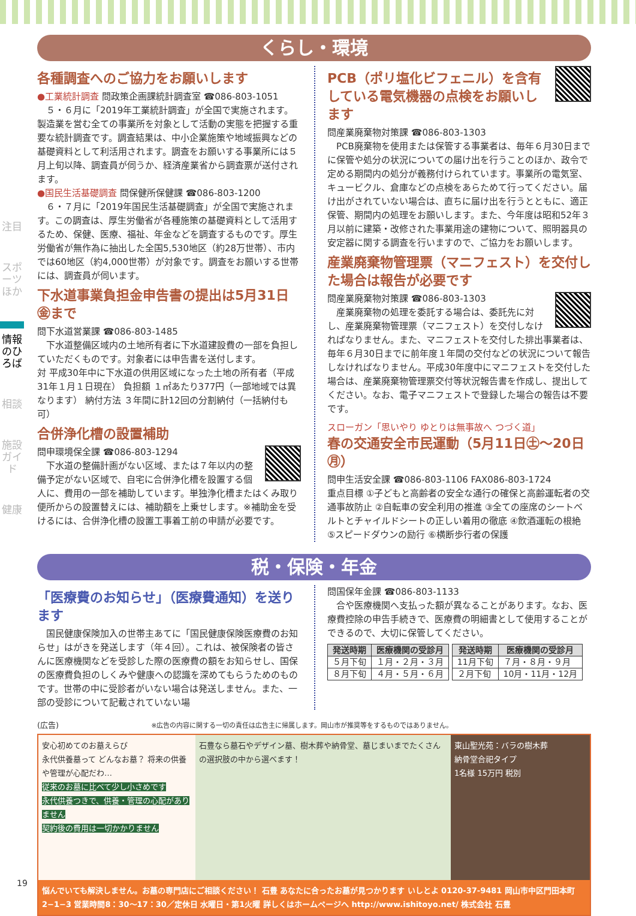注目
スポーツほか
情報のひろば
相談
施設ガイド
健康
くらし・環境
各種調査へのご協力をお願いします
●工業統計調査 問政策企画課統計調査室 ☎086-803-1051
５・６月に「2019年工業統計調査」が全国で実施されます。製造業を営む全ての事業所を対象として活動の実態を把握する重要な統計調査です。調査結果は、中小企業施策や地域振興などの基礎資料として利活用されます。調査をお願いする事業所には５月上旬以降、調査員が伺うか、経済産業省から調査票が送付されます。
●国民生活基礎調査 問保健所保健課 ☎086-803-1200
６・７月に「2019年国民生活基礎調査」が全国で実施されます。この調査は、厚生労働省が各種施策の基礎資料として活用するため、保健、医療、福祉、年金などを調査するものです。厚生労働省が無作為に抽出した全国5,530地区（約28万世帯）、市内では60地区（約4,000世帯）が対象です。調査をお願いする世帯には、調査員が伺います。
下水道事業負担金申告書の提出は5月31日㊎まで
問下水道営業課 ☎086-803-1485
下水道整備区域内の土地所有者に下水道建設費の一部を負担していただくものです。対象者には申告書を送付します。
対 平成30年中に下水道の供用区域になった土地の所有者（平成31年１月１日現在） 負担額 １㎡あたり377円（一部地域では異なります） 納付方法 ３年間に計12回の分割納付（一括納付も可）
合併浄化槽の設置補助
問申環境保全課 ☎086-803-1294
下水道の整備計画がない区域、または７年以内の整備予定がない区域で、自宅に合併浄化槽を設置する個人に、費用の一部を補助しています。単独浄化槽またはくみ取り便所からの設置替えには、補助額を上乗せします。※補助金を受けるには、合併浄化槽の設置工事着工前の申請が必要です。
PCB（ポリ塩化ビフェニル）を含有している電気機器の点検をお願いします
問産業廃棄物対策課 ☎086-803-1303
PCB廃棄物を使用または保管する事業者は、毎年６月30日までに保管や処分の状況についての届け出を行うことのほか、政令で定める期間内の処分が義務付けられています。事業所の電気室、キュービクル、倉庫などの点検をあらためて行ってください。届け出がされていない場合は、直ちに届け出を行うとともに、適正保管、期間内の処理をお願いします。また、今年度は昭和52年３月以前に建築・改修された事業用途の建物について、照明器具の安定器に関する調査を行いますので、ご協力をお願いします。
産業廃棄物管理票（マニフェスト）を交付した場合は報告が必要です
問産業廃棄物対策課 ☎086-803-1303
産業廃棄物の処理を委託する場合は、委託先に対し、産業廃棄物管理票（マニフェスト）を交付しなければなりません。また、マニフェストを交付した排出事業者は、毎年６月30日までに前年度１年間の交付などの状況について報告しなければなりません。平成30年度中にマニフェストを交付した場合は、産業廃棄物管理票交付等状況報告書を作成し、提出してください。なお、電子マニフェストで登録した場合の報告は不要です。
スローガン「思いやり ゆとりは無事故へ つづく道」
春の交通安全市民運動（5月11日㊏～20日㊊）
問申生活安全課 ☎086-803-1106 FAX086-803-1724
重点目標 ①子どもと高齢者の安全な通行の確保と高齢運転者の交通事故防止 ②自転車の安全利用の推進 ③全ての座席のシートベルトとチャイルドシートの正しい着用の徹底 ④飲酒運転の根絶 ⑤スピードダウンの励行 ⑥横断歩行者の保護
税・保険・年金
「医療費のお知らせ」（医療費通知）を送ります
国民健康保険加入の世帯主あてに「国民健康保険医療費のお知らせ」はがきを発送します（年４回）。これは、被保険者の皆さんに医療機関などを受診した際の医療費の額をお知らせし、国保の医療費負担のしくみや健康への認識を深めてもらうためのものです。世帯の中に受診者がいない場合は発送しません。また、一部の受診について記載されていない場
問国保年金課 ☎086-803-1133
合や医療機関へ支払った額が異なることがあります。なお、医療費控除の申告手続きで、医療費の明細書として使用することができるので、大切に保管してください。
| 発送時期 | 医療機関の受診月 |
| --- | --- |
| ５月下旬 | １月・２月・３月 |
| ８月下旬 | ４月・５月・６月 |
| 発送時期 | 医療機関の受診月 |
| --- | --- |
| 11月下旬 | ７月・８月・９月 |
| ２月下旬 | 10月・11月・12月 |
(広告) ※広告の内容に関する一切の責任は広告主に帰属します。岡山市が推奨等をするものではありません。
安心初めてのお墓えらび
永代供養墓って どんなお墓？ 将来の供養や管理が心配だわ…
従来のお墓に比べて少し小さめです
永代供養つきで、供養・管理の心配がありません
契約後の費用は一切かかりません
石豊なら墓石やデザイン墓、樹木葬や納骨堂、墓じまいまでたくさんの選択肢の中から選べます！
東山聖光苑：バラの樹木葬
納骨堂合祀タイプ
1名様 15万円 税別
悩んでいても解決しません。お墓の専門店にご相談ください！ 石豊 あなたに合ったお墓が見つかります いしとよ 0120-37-9481 岡山市中区門田本町2−1−3 営業時間8：30〜17：30／定休日 水曜日・第1火曜 詳しくはホームページへ http://www.ishitoyo.net/ 株式会社 石豊
19